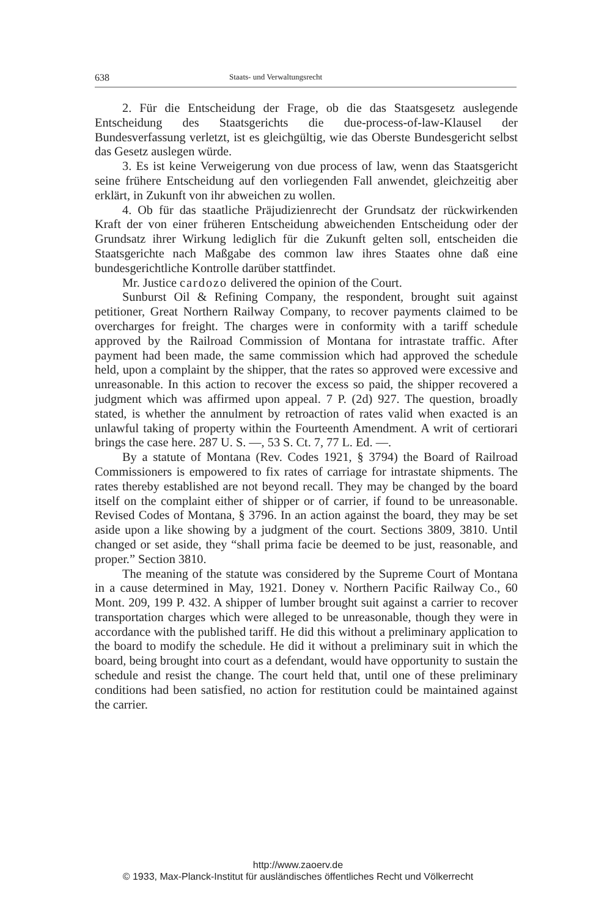638 Staats- und Verwaltungsrecht
2. Für die Entscheidung der Frage, ob die das Staatsgesetz auslegende Entscheidung des Staatsgerichts die due-process-of-law-Klausel der Bundesverfassung verletzt, ist es gleichgültig, wie das Oberste Bundesgericht selbst das Gesetz auslegen würde.
3. Es ist keine Verweigerung von due process of law, wenn das Staatsgericht seine frühere Entscheidung auf den vorliegenden Fall anwendet, gleichzeitig aber erklärt, in Zukunft von ihr abweichen zu wollen.
4. Ob für das staatliche Präjudizienrecht der Grundsatz der rückwirkenden Kraft der von einer früheren Entscheidung abweichenden Entscheidung oder der Grundsatz ihrer Wirkung lediglich für die Zukunft gelten soll, entscheiden die Staatsgerichte nach Maßgabe des common law ihres Staates ohne daß eine bundesgerichtliche Kontrolle darüber stattfindet.
Mr. Justice cardozo delivered the opinion of the Court.
Sunburst Oil & Refining Company, the respondent, brought suit against petitioner, Great Northern Railway Company, to recover payments claimed to be overcharges for freight. The charges were in conformity with a tariff schedule approved by the Railroad Commission of Montana for intrastate traffic. After payment had been made, the same commission which had approved the schedule held, upon a complaint by the shipper, that the rates so approved were excessive and unreasonable. In this action to recover the excess so paid, the shipper recovered a judgment which was affirmed upon appeal. 7 P. (2d) 927. The question, broadly stated, is whether the annulment by retroaction of rates valid when exacted is an unlawful taking of property within the Fourteenth Amendment. A writ of certiorari brings the case here. 287 U. S. —, 53 S. Ct. 7, 77 L. Ed. —.
By a statute of Montana (Rev. Codes 1921, § 3794) the Board of Railroad Commissioners is empowered to fix rates of carriage for intrastate shipments. The rates thereby established are not beyond recall. They may be changed by the board itself on the complaint either of shipper or of carrier, if found to be unreasonable. Revised Codes of Montana, § 3796. In an action against the board, they may be set aside upon a like showing by a judgment of the court. Sections 3809, 3810. Until changed or set aside, they “shall prima facie be deemed to be just, reasonable, and proper.” Section 3810.
The meaning of the statute was considered by the Supreme Court of Montana in a cause determined in May, 1921. Doney v. Northern Pacific Railway Co., 60 Mont. 209, 199 P. 432. A shipper of lumber brought suit against a carrier to recover transportation charges which were alleged to be unreasonable, though they were in accordance with the published tariff. He did this without a preliminary application to the board to modify the schedule. He did it without a preliminary suit in which the board, being brought into court as a defendant, would have opportunity to sustain the schedule and resist the change. The court held that, until one of these preliminary conditions had been satisfied, no action for restitution could be maintained against the carrier.
http://www.zaoerv.de
© 1933, Max-Planck-Institut für ausländisches öffentliches Recht und Völkerrecht